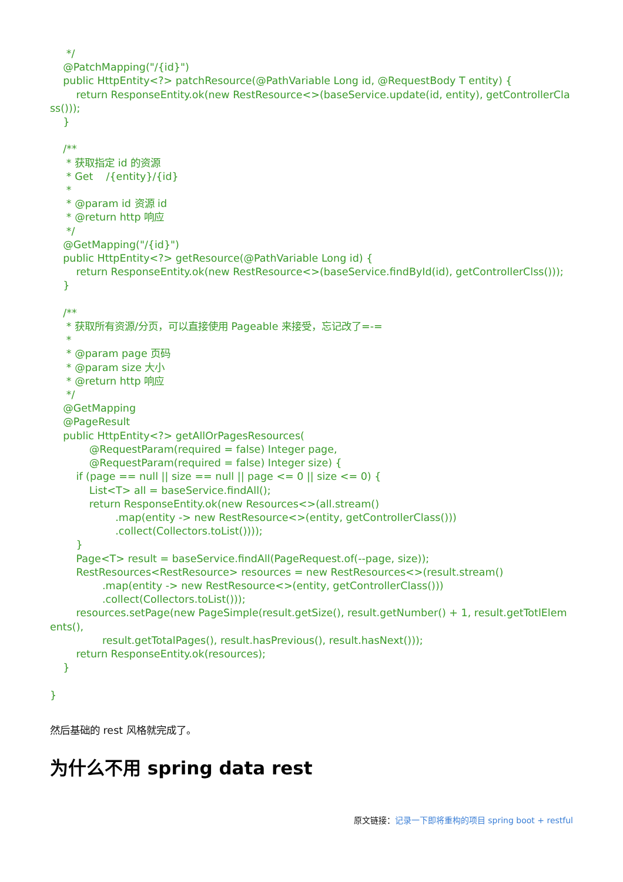*/
    @PatchMapping("/{id}")
    public HttpEntity<?> patchResource(@PathVariable Long id, @RequestBody T entity) {
        return ResponseEntity.ok(new RestResource<>(baseService.update(id, entity), getControllerClass()));
    }

    /**
     * 获取指定 id 的资源
     * Get    /{entity}/{id}
     *
     * @param id 资源 id
     * @return http 响应
     */
    @GetMapping("/{id}")
    public HttpEntity<?> getResource(@PathVariable Long id) {
        return ResponseEntity.ok(new RestResource<>(baseService.findById(id), getControllerClss()));
    }

    /**
     * 获取所有资源/分页，可以直接使用 Pageable 来接受，忘记改了=-=
     *
     * @param page 页码
     * @param size 大小
     * @return http 响应
     */
    @GetMapping
    @PageResult
    public HttpEntity<?> getAllOrPagesResources(
            @RequestParam(required = false) Integer page,
            @RequestParam(required = false) Integer size) {
        if (page == null || size == null || page <= 0 || size <= 0) {
            List<T> all = baseService.findAll();
            return ResponseEntity.ok(new Resources<>(all.stream()
                    .map(entity -> new RestResource<>(entity, getControllerClass()))
                    .collect(Collectors.toList())));
        }
        Page<T> result = baseService.findAll(PageRequest.of(--page, size));
        RestResources<RestResource> resources = new RestResources<>(result.stream()
                .map(entity -> new RestResource<>(entity, getControllerClass()))
                .collect(Collectors.toList()));
        resources.setPage(new PageSimple(result.getSize(), result.getNumber() + 1, result.getTotlElements(),
                result.getTotalPages(), result.hasPrevious(), result.hasNext()));
        return ResponseEntity.ok(resources);
    }

}
然后基础的 rest 风格就完成了。
为什么不用 spring data rest
原文链接：记录一下即将重构的项目 spring boot + restful